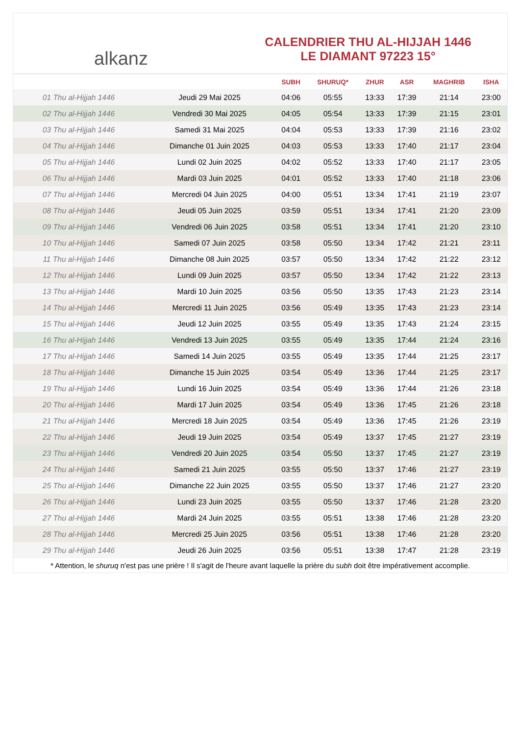alkanz
CALENDRIER THU AL-HIJJAH 1446
LE DIAMANT 97223 15°
| | | SUBH | SHURUQ* | ZHUR | ASR | MAGHRIB | ISHA |
| --- | --- | --- | --- | --- | --- | --- | --- |
| 01 Thu al-Hijjah 1446 | Jeudi 29 Mai 2025 | 04:06 | 05:55 | 13:33 | 17:39 | 21:14 | 23:00 |
| 02 Thu al-Hijjah 1446 | Vendredi 30 Mai 2025 | 04:05 | 05:54 | 13:33 | 17:39 | 21:15 | 23:01 |
| 03 Thu al-Hijjah 1446 | Samedi 31 Mai 2025 | 04:04 | 05:53 | 13:33 | 17:39 | 21:16 | 23:02 |
| 04 Thu al-Hijjah 1446 | Dimanche 01 Juin 2025 | 04:03 | 05:53 | 13:33 | 17:40 | 21:17 | 23:04 |
| 05 Thu al-Hijjah 1446 | Lundi 02 Juin 2025 | 04:02 | 05:52 | 13:33 | 17:40 | 21:17 | 23:05 |
| 06 Thu al-Hijjah 1446 | Mardi 03 Juin 2025 | 04:01 | 05:52 | 13:33 | 17:40 | 21:18 | 23:06 |
| 07 Thu al-Hijjah 1446 | Mercredi 04 Juin 2025 | 04:00 | 05:51 | 13:34 | 17:41 | 21:19 | 23:07 |
| 08 Thu al-Hijjah 1446 | Jeudi 05 Juin 2025 | 03:59 | 05:51 | 13:34 | 17:41 | 21:20 | 23:09 |
| 09 Thu al-Hijjah 1446 | Vendredi 06 Juin 2025 | 03:58 | 05:51 | 13:34 | 17:41 | 21:20 | 23:10 |
| 10 Thu al-Hijjah 1446 | Samedi 07 Juin 2025 | 03:58 | 05:50 | 13:34 | 17:42 | 21:21 | 23:11 |
| 11 Thu al-Hijjah 1446 | Dimanche 08 Juin 2025 | 03:57 | 05:50 | 13:34 | 17:42 | 21:22 | 23:12 |
| 12 Thu al-Hijjah 1446 | Lundi 09 Juin 2025 | 03:57 | 05:50 | 13:34 | 17:42 | 21:22 | 23:13 |
| 13 Thu al-Hijjah 1446 | Mardi 10 Juin 2025 | 03:56 | 05:50 | 13:35 | 17:43 | 21:23 | 23:14 |
| 14 Thu al-Hijjah 1446 | Mercredi 11 Juin 2025 | 03:56 | 05:49 | 13:35 | 17:43 | 21:23 | 23:14 |
| 15 Thu al-Hijjah 1446 | Jeudi 12 Juin 2025 | 03:55 | 05:49 | 13:35 | 17:43 | 21:24 | 23:15 |
| 16 Thu al-Hijjah 1446 | Vendredi 13 Juin 2025 | 03:55 | 05:49 | 13:35 | 17:44 | 21:24 | 23:16 |
| 17 Thu al-Hijjah 1446 | Samedi 14 Juin 2025 | 03:55 | 05:49 | 13:35 | 17:44 | 21:25 | 23:17 |
| 18 Thu al-Hijjah 1446 | Dimanche 15 Juin 2025 | 03:54 | 05:49 | 13:36 | 17:44 | 21:25 | 23:17 |
| 19 Thu al-Hijjah 1446 | Lundi 16 Juin 2025 | 03:54 | 05:49 | 13:36 | 17:44 | 21:26 | 23:18 |
| 20 Thu al-Hijjah 1446 | Mardi 17 Juin 2025 | 03:54 | 05:49 | 13:36 | 17:45 | 21:26 | 23:18 |
| 21 Thu al-Hijjah 1446 | Mercredi 18 Juin 2025 | 03:54 | 05:49 | 13:36 | 17:45 | 21:26 | 23:19 |
| 22 Thu al-Hijjah 1446 | Jeudi 19 Juin 2025 | 03:54 | 05:49 | 13:37 | 17:45 | 21:27 | 23:19 |
| 23 Thu al-Hijjah 1446 | Vendredi 20 Juin 2025 | 03:54 | 05:50 | 13:37 | 17:45 | 21:27 | 23:19 |
| 24 Thu al-Hijjah 1446 | Samedi 21 Juin 2025 | 03:55 | 05:50 | 13:37 | 17:46 | 21:27 | 23:19 |
| 25 Thu al-Hijjah 1446 | Dimanche 22 Juin 2025 | 03:55 | 05:50 | 13:37 | 17:46 | 21:27 | 23:20 |
| 26 Thu al-Hijjah 1446 | Lundi 23 Juin 2025 | 03:55 | 05:50 | 13:37 | 17:46 | 21:28 | 23:20 |
| 27 Thu al-Hijjah 1446 | Mardi 24 Juin 2025 | 03:55 | 05:51 | 13:38 | 17:46 | 21:28 | 23:20 |
| 28 Thu al-Hijjah 1446 | Mercredi 25 Juin 2025 | 03:56 | 05:51 | 13:38 | 17:46 | 21:28 | 23:20 |
| 29 Thu al-Hijjah 1446 | Jeudi 26 Juin 2025 | 03:56 | 05:51 | 13:38 | 17:47 | 21:28 | 23:19 |
* Attention, le shuruq n'est pas une prière ! Il s'agit de l'heure avant laquelle la prière du subh doit être impérativement accomplie.